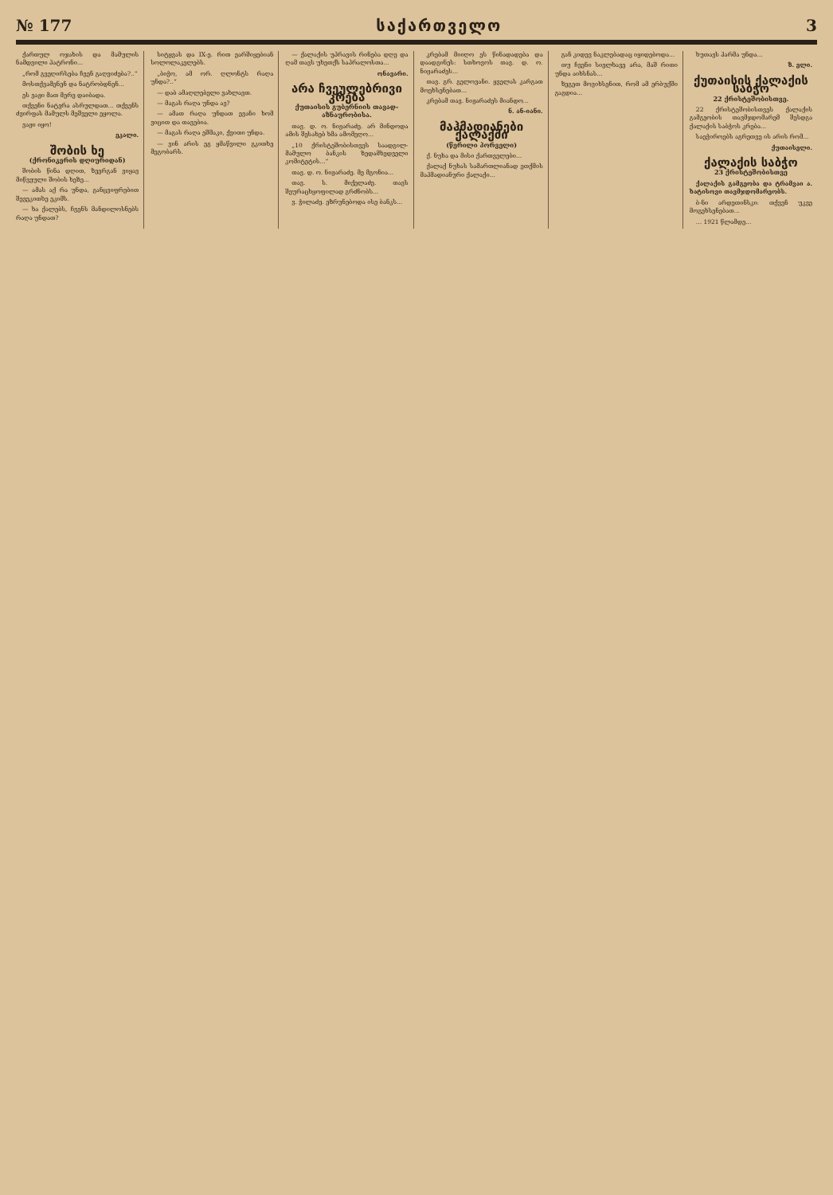№ 177 საქართველო 3
ქართულ ოჯახის და მამულის ნამდვილი პატრონი...
„რომ გვეღირსება ჩვენ გაღვიძება?..“
მოსთქვამენენ და ნატრობდნენ...
ეს ვაჟი მათ მერე დაიბადა.
თქვენი ნატვრა ასრულდათ... თქვენს ძვირფას მამულს მეშველი ეყოლა.
ვაჟი იყო!
ეკალი.
შობის ხე
(ქრონიკერის დღიურიდან)
შობის წინა დღით, ზეერგან ვიყავ მიწვეული შობის ხეზე...
— ამას აქ რა უნდა, განცვიფრებით შევეკითხე ეკიმს.
— ხა ქალებს, ჩვენს მანდილოსნებს რაღა უნდათ?
სიტყვას და IX-ე. რით ეარშიყებიან სოლოლაკელებს.
„ბიჭო, ამ ორ. ღლონტს რაღა უნდა?..“
— დაბ ამაღლებელი ვახლავთ.
— მაგას რაღა უნდა ავ?
— ამათ რაღა უნდათ ევანი ხომ ვიცით და თავებია.
— მაგას რაღა ეშმაკი, ქვითი უნდა.
— ვინ არის ეგ ყმაწვილი გკითხე მეგობარს.
— ქალაქის უპრავის რინება დღე და ღამ თავს უხეთქს საპრალოსთა...
ონავარი.
არა ჩვეულებრივი კრება
ქუთაისის გუბერნიის თავად-აზნაურობისა.
თავ. დ. ო. ნიჟარაძე. არ მინდოდა ამის შესახებ ხმა ამომეღო...
„10 ქრისტეშობისთვეს საადგილ-მამულო ბანკის ზედამხედველი კომიტეტის...“
თავ. დ. ო. ნიჟარაძე. მე მგონია...
თავ. ს. მიქელაძე. თავს შეურაცხყოფილად გრძნობს...
ვ. ჭილაძე. ეზრუნებოდა ისე ბანკს...
კრებამ მიიღო ეს წინადადება და დაადგინეს: სთხოვოს თავ. დ. ო. ნიჟარაძეს...
თავ. გრ. გელოვანი. ყველას კარგათ მოეხსენებათ...
კრებამ თავ. ნიჟარაძეს მიანდო...
ნ. ან-იანი.
მაჰმადიანები ქალაქში
(წერილი პორველი)
ქ. ნუხა და მისი ქართველები...
ქალაქ ნუხას სამართლიანად ეთქმის მაჰმადიანური ქალაქი...
გან კიდევ ნაკლებადაც იყიდებოდა...
თუ ჩვენი სიელხავე არა, მაშ რითი უნდა აიხსნას...
ზეგეთ მოვიხსენით, რომ ამ ერბუქში გაგდია...
ხუთავს ჰარმა უნდა...
ზ. ელი.
ქუთაისის ქალაქის საბჭო
22 ქრისტეშობისთვე.
22 ქრისტეშობისთვეს ქალაქის გამგეობის თავმჯდომარემ შესდგა ქალაქის საბჭოს კრება...
საეჭიროებს აგრეთვე ის არის რომ...
ქუთაისელი.
ქალაქის საბჭო
23 ქრისტეშობისთვე
ქალაქის გამგეობა და ტრამვაი ა. ხატისოვი თავმჯდომარეობს.
ბ-ნი არდეთინსკი: თქვენ უკვე მოგეხსენებათ...
... 1921 წლამდე...